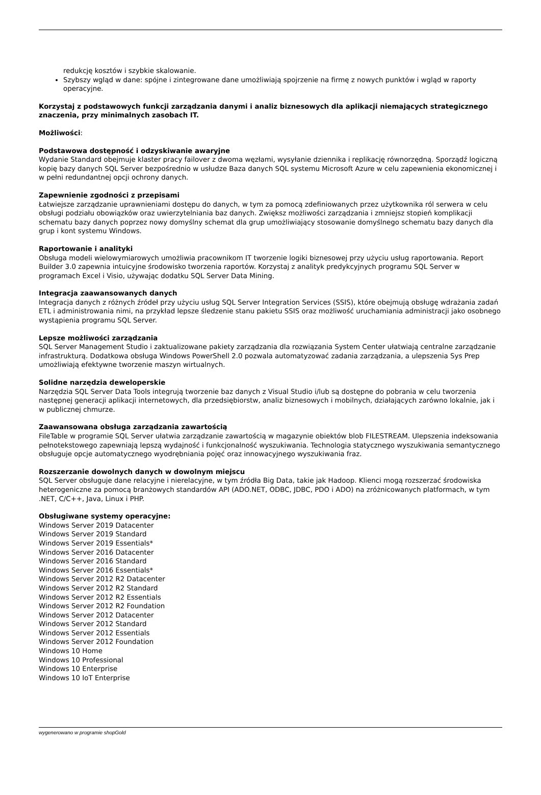redukcję kosztów i szybkie skalowanie.
Szybszy wgląd w dane: spójne i zintegrowane dane umożliwiają spojrzenie na firmę z nowych punktów i wgląd w raporty operacyjne.
Korzystaj z podstawowych funkcji zarządzania danymi i analiz biznesowych dla aplikacji niemających strategicznego znaczenia, przy minimalnych zasobach IT.
Możliwości:
Podstawowa dostępność i odzyskiwanie awaryjne
Wydanie Standard obejmuje klaster pracy failover z dwoma węzłami, wysyłanie dziennika i replikację równorzędną. Sporządź logiczną kopię bazy danych SQL Server bezpośrednio w usłudze Baza danych SQL systemu Microsoft Azure w celu zapewnienia ekonomicznej i w pełni redundantnej opcji ochrony danych.
Zapewnienie zgodności z przepisami
Łatwiejsze zarządzanie uprawnieniami dostępu do danych, w tym za pomocą zdefiniowanych przez użytkownika ról serwera w celu obsługi podziału obowiązków oraz uwierzytelniania baz danych. Zwiększ możliwości zarządzania i zmniejsz stopień komplikacji schematu bazy danych poprzez nowy domyślny schemat dla grup umożliwiający stosowanie domyślnego schematu bazy danych dla grup i kont systemu Windows.
Raportowanie i analityki
Obsługa modeli wielowymiarowych umożliwia pracownikom IT tworzenie logiki biznesowej przy użyciu usług raportowania. Report Builder 3.0 zapewnia intuicyjne środowisko tworzenia raportów. Korzystaj z analityk predykcyjnych programu SQL Server w programach Excel i Visio, używając dodatku SQL Server Data Mining.
Integracja zaawansowanych danych
Integracja danych z różnych źródeł przy użyciu usług SQL Server Integration Services (SSIS), które obejmują obsługę wdrażania zadań ETL i administrowania nimi, na przykład lepsze śledzenie stanu pakietu SSIS oraz możliwość uruchamiania administracji jako osobnego wystąpienia programu SQL Server.
Lepsze możliwości zarządzania
SQL Server Management Studio i zaktualizowane pakiety zarządzania dla rozwiązania System Center ułatwiają centralne zarządzanie infrastrukturą. Dodatkowa obsługa Windows PowerShell 2.0 pozwala automatyzować zadania zarządzania, a ulepszenia Sys Prep umożliwiają efektywne tworzenie maszyn wirtualnych.
Solidne narzędzia deweloperskie
Narzędzia SQL Server Data Tools integrują tworzenie baz danych z Visual Studio i/lub są dostępne do pobrania w celu tworzenia następnej generacji aplikacji internetowych, dla przedsiębiorstw, analiz biznesowych i mobilnych, działających zarówno lokalnie, jak i w publicznej chmurze.
Zaawansowana obsługa zarządzania zawartością
FileTable w programie SQL Server ułatwia zarządzanie zawartością w magazynie obiektów blob FILESTREAM. Ulepszenia indeksowania pełnotekstowego zapewniają lepszą wydajność i funkcjonalność wyszukiwania. Technologia statycznego wyszukiwania semantycznego obsługuje opcje automatycznego wyodrębniania pojęć oraz innowacyjnego wyszukiwania fraz.
Rozszerzanie dowolnych danych w dowolnym miejscu
SQL Server obsługuje dane relacyjne i nierelacyjne, w tym źródła Big Data, takie jak Hadoop. Klienci mogą rozszerzać środowiska heterogeniczne za pomocą branżowych standardów API (ADO.NET, ODBC, JDBC, PDO i ADO) na zróżnicowanych platformach, w tym .NET, C/C++, Java, Linux i PHP.
Obsługiwane systemy operacyjne:
Windows Server 2019 Datacenter
Windows Server 2019 Standard
Windows Server 2019 Essentials*
Windows Server 2016 Datacenter
Windows Server 2016 Standard
Windows Server 2016 Essentials*
Windows Server 2012 R2 Datacenter
Windows Server 2012 R2 Standard
Windows Server 2012 R2 Essentials
Windows Server 2012 R2 Foundation
Windows Server 2012 Datacenter
Windows Server 2012 Standard
Windows Server 2012 Essentials
Windows Server 2012 Foundation
Windows 10 Home
Windows 10 Professional
Windows 10 Enterprise
Windows 10 IoT Enterprise
wygenerowano w programie shopGold